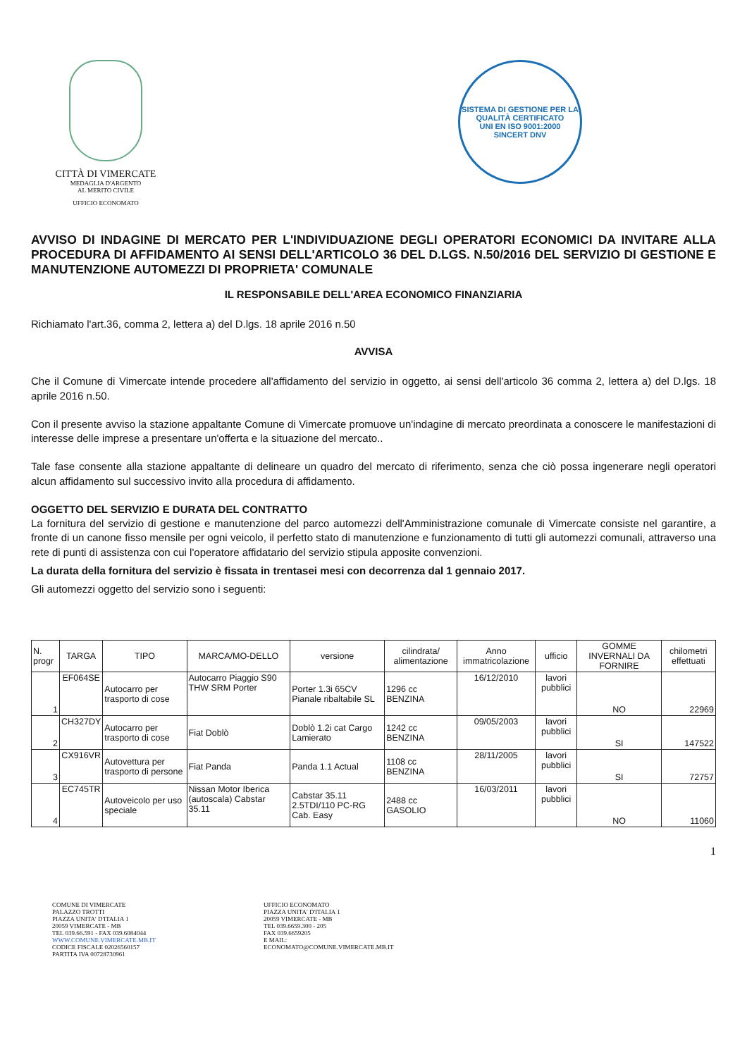CITTÀ DI VIMERCATE
MEDAGLIA D'ARGENTO
AL MERITO CIVILE
UFFICIO ECONOMATO
SISTEMA DI GESTIONE PER LA QUALITÀ CERTIFICATO
UNI EN ISO 9001:2000
SINCERT DNV
AVVISO DI INDAGINE DI MERCATO PER L'INDIVIDUAZIONE DEGLI OPERATORI ECONOMICI DA INVITARE ALLA PROCEDURA DI AFFIDAMENTO AI SENSI DELL'ARTICOLO 36 DEL D.LGS. N.50/2016 DEL SERVIZIO DI GESTIONE E MANUTENZIONE AUTOMEZZI DI PROPRIETA' COMUNALE
IL RESPONSABILE DELL'AREA ECONOMICO FINANZIARIA
Richiamato l'art.36, comma 2, lettera a) del D.lgs. 18 aprile 2016 n.50
AVVISA
Che il Comune di Vimercate intende procedere all'affidamento del servizio in oggetto, ai sensi dell'articolo 36 comma 2, lettera a) del D.lgs. 18 aprile 2016 n.50.
Con il presente avviso la stazione appaltante Comune di Vimercate promuove un'indagine di mercato preordinata a conoscere le manifestazioni di interesse delle imprese a presentare un'offerta e la situazione del mercato..
Tale fase consente alla stazione appaltante di delineare un quadro del mercato di riferimento, senza che ciò possa ingenerare negli operatori alcun affidamento sul successivo invito alla procedura di affidamento.
OGGETTO DEL SERVIZIO E DURATA DEL CONTRATTO
La fornitura del servizio di gestione e manutenzione del parco automezzi dell'Amministrazione comunale di Vimercate consiste nel garantire, a fronte di un canone fisso mensile per ogni veicolo, il perfetto stato di manutenzione e funzionamento di tutti gli automezzi comunali, attraverso una rete di punti di assistenza con cui l'operatore affidatario del servizio stipula apposite convenzioni.
La durata della fornitura del servizio è fissata in trentasei mesi con decorrenza dal 1 gennaio 2017.
Gli automezzi oggetto del servizio sono i seguenti:
| N. progr | TARGA | TIPO | MARCA/MO-DELLO | versione | cilindrata/ alimentazione | Anno immatricolazione | ufficio | GOMME INVERNALI DA FORNIRE | chilometri effettuati |
| --- | --- | --- | --- | --- | --- | --- | --- | --- | --- |
| 1 | EF064SE | Autocarro per trasporto di cose | Autocarro Piaggio S90 THW SRM Porter | Porter 1.3i 65CV Pianale ribaltabile SL | 1296 cc BENZINA | 16/12/2010 | lavori pubblici | NO | 22969 |
| 2 | CH327DY | Autocarro per trasporto di cose | Fiat Doblò | Doblò 1.2i cat Cargo Lamierato | 1242 cc BENZINA | 09/05/2003 | lavori pubblici | SI | 147522 |
| 3 | CX916VR | Autovettura per trasporto di persone | Fiat Panda | Panda 1.1 Actual | 1108 cc BENZINA | 28/11/2005 | lavori pubblici | SI | 72757 |
| 4 | EC745TR | Autoveicolo per uso speciale | Nissan Motor Iberica (autoscala) Cabstar 35.11 | Cabstar 35.11 2.5TDI/110 PC-RG Cab. Easy | 2488 cc GASOLIO | 16/03/2011 | lavori pubblici | NO | 11060 |
1
COMUNE DI VIMERCATE
PALAZZO TROTTI
PIAZZA UNITA' D'ITALIA 1
20059 VIMERCATE - MB
TEL 039.66.591 - FAX 039.6084044
WWW.COMUNE.VIMERCATE.MB.IT
CODICE FISCALE 02026560157
PARTITA IVA 00728730961
UFFICIO ECONOMATO
PIAZZA UNITA' D'ITALIA 1
20059 VIMERCATE - MB
TEL 039.6659.300 - 205
FAX 039.6659205
E MAIL:
ECONOMATO@COMUNE.VIMERCATE.MB.IT